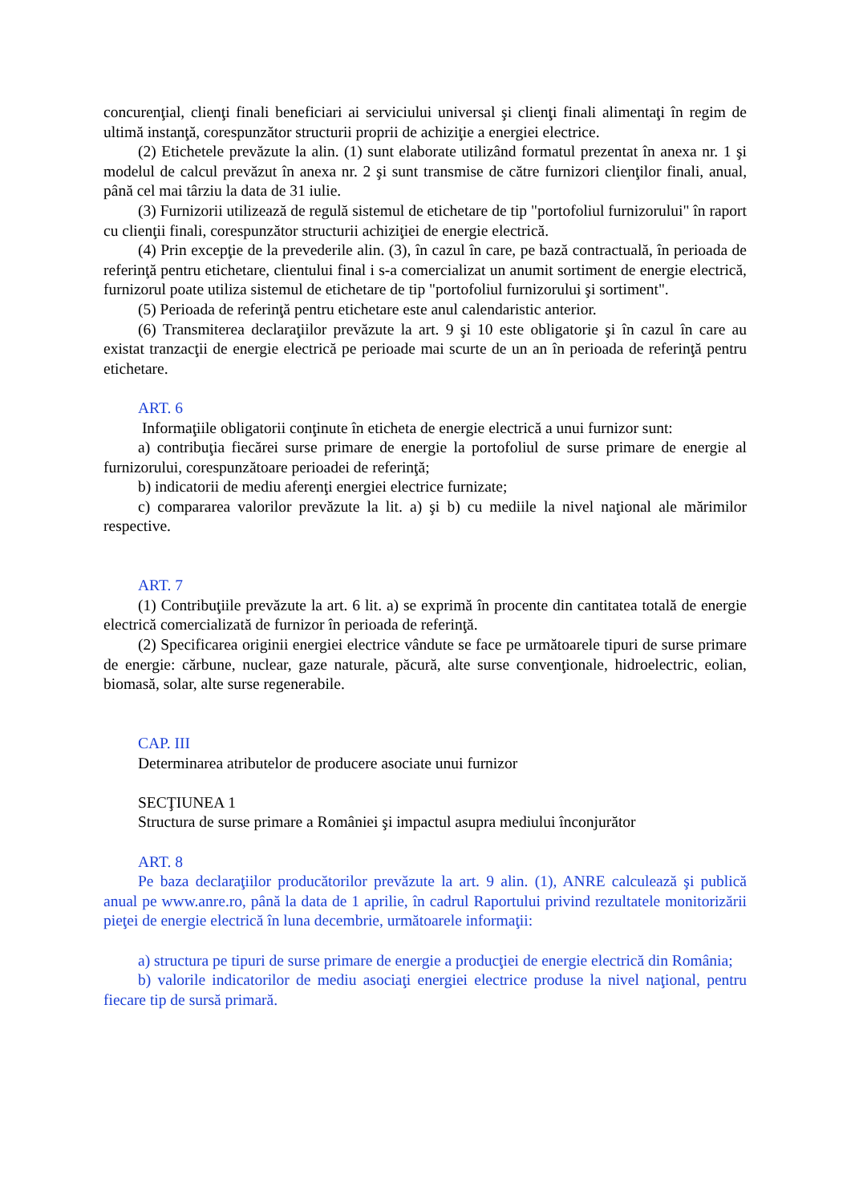concurenţial, clienţi finali beneficiari ai serviciului universal şi clienţi finali alimentaţi în regim de ultimă instanţă, corespunzător structurii proprii de achiziţie a energiei electrice.
(2) Etichetele prevăzute la alin. (1) sunt elaborate utilizând formatul prezentat în anexa nr. 1 şi modelul de calcul prevăzut în anexa nr. 2 şi sunt transmise de către furnizori clienţilor finali, anual, până cel mai târziu la data de 31 iulie.
(3) Furnizorii utilizează de regulă sistemul de etichetare de tip "portofoliul furnizorului" în raport cu clienţii finali, corespunzător structurii achiziţiei de energie electrică.
(4) Prin excepţie de la prevederile alin. (3), în cazul în care, pe bază contractuală, în perioada de referinţă pentru etichetare, clientului final i s-a comercializat un anumit sortiment de energie electrică, furnizorul poate utiliza sistemul de etichetare de tip "portofoliul furnizorului şi sortiment".
(5) Perioada de referinţă pentru etichetare este anul calendaristic anterior.
(6) Transmiterea declaraţiilor prevăzute la art. 9 şi 10 este obligatorie şi în cazul în care au existat tranzacţii de energie electrică pe perioade mai scurte de un an în perioada de referinţă pentru etichetare.
ART. 6
Informaţiile obligatorii conţinute în eticheta de energie electrică a unui furnizor sunt:
a) contribuţia fiecărei surse primare de energie la portofoliul de surse primare de energie al furnizorului, corespunzătoare perioadei de referinţă;
b) indicatorii de mediu aferenţi energiei electrice furnizate;
c) compararea valorilor prevăzute la lit. a) şi b) cu mediile la nivel naţional ale mărimilor respective.
ART. 7
(1) Contribuţiile prevăzute la art. 6 lit. a) se exprimă în procente din cantitatea totală de energie electrică comercializată de furnizor în perioada de referinţă.
(2) Specificarea originii energiei electrice vândute se face pe următoarele tipuri de surse primare de energie: cărbune, nuclear, gaze naturale, păcură, alte surse convenţionale, hidroelectric, eolian, biomasă, solar, alte surse regenerabile.
CAP. III
Determinarea atributelor de producere asociate unui furnizor
SECŢIUNEA 1
Structura de surse primare a României şi impactul asupra mediului înconjurător
ART. 8
Pe baza declaraţiilor producătorilor prevăzute la art. 9 alin. (1), ANRE calculează şi publică anual pe www.anre.ro, până la data de 1 aprilie, în cadrul Raportului privind rezultatele monitorizării pieţei de energie electrică în luna decembrie, următoarele informaţii:
a) structura pe tipuri de surse primare de energie a producţiei de energie electrică din România;
b) valorile indicatorilor de mediu asociaţi energiei electrice produse la nivel naţional, pentru fiecare tip de sursă primară.